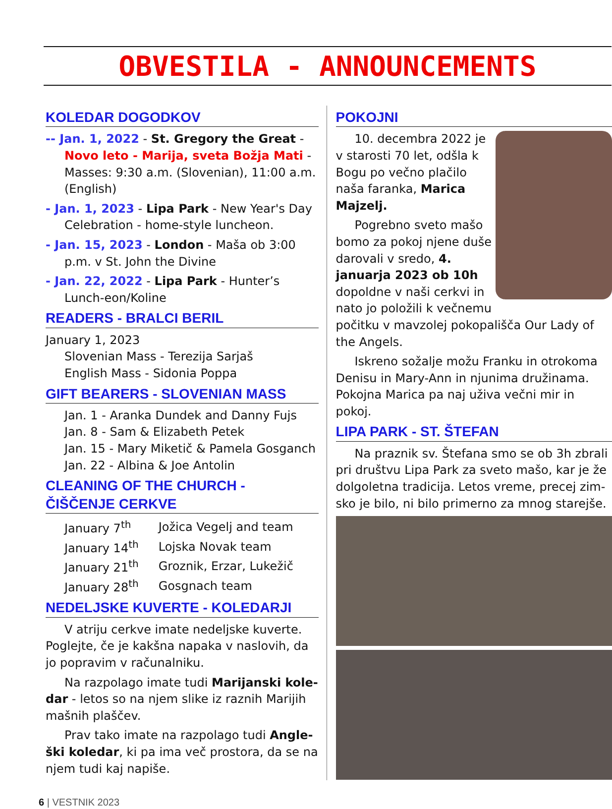OBVESTILA - ANNOUNCEMENTS
KOLEDAR DOGODKOV
-- Jan. 1, 2022 - St. Gregory the Great - Novo leto - Marija, sveta Božja Mati - Masses: 9:30 a.m. (Slovenian), 11:00 a.m. (English)
- Jan. 1, 2023 - Lipa Park - New Year's Day Celebration - home-style luncheon.
- Jan. 15, 2023 - London - Maša ob 3:00 p.m. v St. John the Divine
- Jan. 22, 2022 - Lipa Park - Hunter’s Lunch-eon/Koline
READERS - BRALCI BERIL
January 1, 2023
Slovenian Mass - Terezija Sarjaš
English Mass - Sidonia Poppa
GIFT BEARERS - SLOVENIAN MASS
Jan. 1 - Aranka Dundek and Danny Fujs
Jan. 8 - Sam & Elizabeth Petek
Jan. 15 - Mary Miketič & Pamela Gosganch
Jan. 22 - Albina & Joe Antolin
CLEANING OF THE CHURCH - ČIŠČENJE CERKVE
| January 7<sup>th</sup> | Jožica Vegelj and team |
| January 14<sup>th</sup> | Lojska Novak team |
| January 21<sup>th</sup> | Groznik, Erzar, Lukežič |
| January 28<sup>th</sup> | Gosgnach team |
NEDELJSKE KUVERTE - KOLEDARJI
V atriju cerkve imate nedeljske kuverte. Poglejte, če je kakšna napaka v naslovih, da jo popravim v računalniku.
Na razpolago imate tudi Marijanski kole-dar - letos so na njem slike iz raznih Marijih mašnih plaščev.
Prav tako imate na razpolago tudi Angle-ški koledar, ki pa ima več prostora, da se na njem tudi kaj napiše.
POKOJNI
10. decembra 2022 je v starosti 70 let, odšla k Bogu po večno plačilo naša faranka, Marica Majzelj.
Pogrebno sveto mašo bomo za pokoj njene duše darovali v sredo, 4. januarja 2023 ob 10h dopoldne v naši cerkvi in nato jo položili k večnemu počitku v mavzolej pokopališča Our Lady of the Angels.
Iskreno sožalje možu Franku in otrokoma Denisu in Mary-Ann in njunima družinama. Pokojna Marica pa naj uživa večni mir in pokoj.
LIPA PARK - ST. ŠTEFAN
Na praznik sv. Štefana smo se ob 3h zbrali pri društvu Lipa Park za sveto mašo, kar je že dolgoletna tradicija. Letos vreme, precej zim-sko je bilo, ni bilo primerno za mnog starejše.
6 | VESTNIK 2023